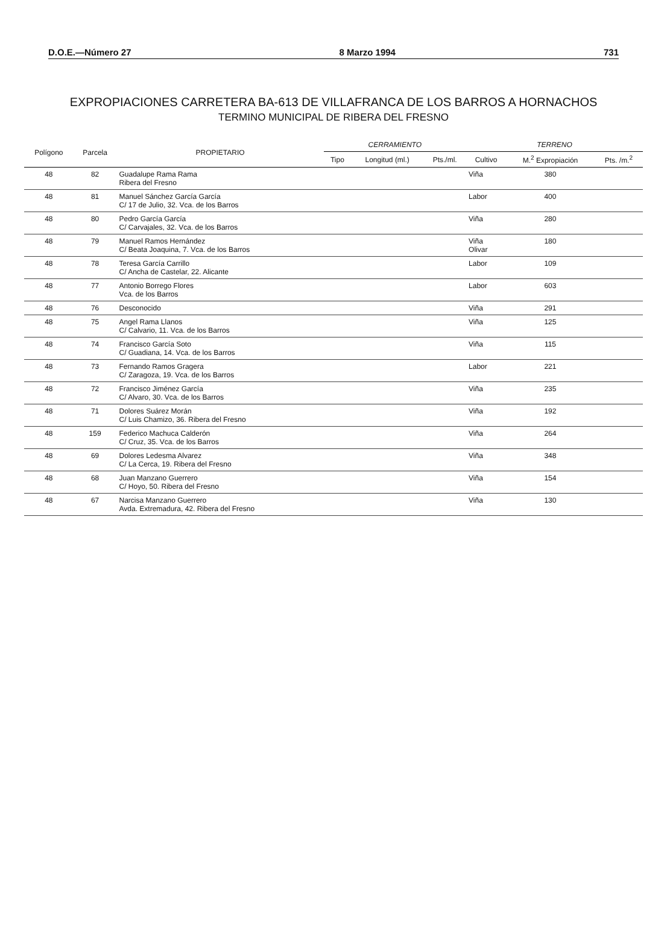D.O.E.—Número 27 8 Marzo 1994 731
EXPROPIACIONES CARRETERA BA-613 DE VILLAFRANCA DE LOS BARROS A HORNACHOS
TERMINO MUNICIPAL DE RIBERA DEL FRESNO
| Polígono | Parcela | PROPIETARIO | CERRAMIENTO | | | TERRENO | | |
| --- | --- | --- | --- | --- | --- | --- | --- | --- |
| | | | Tipo | Longitud (ml.) | Pts./ml. | Cultivo | M.<sup>2</sup> Expropiación | Pts. /m.<sup>2</sup> |
| 48 | 82 | Guadalupe Rama Rama Ribera del Fresno | | | | Viña | 380 | |
| 48 | 81 | Manuel Sánchez García García C/ 17 de Julio, 32. Vca. de los Barros | | | | Labor | 400 | |
| 48 | 80 | Pedro García García C/ Carvajales, 32. Vca. de los Barros | | | | Viña | 280 | |
| 48 | 79 | Manuel Ramos Hernández C/ Beata Joaquina, 7. Vca. de los Barros | | | | Viña Olivar | 180 | |
| 48 | 78 | Teresa García Carrillo C/ Ancha de Castelar, 22. Alicante | | | | Labor | 109 | |
| 48 | 77 | Antonio Borrego Flores Vca. de los Barros | | | | Labor | 603 | |
| 48 | 76 | Desconocido | | | | Viña | 291 | |
| 48 | 75 | Angel Rama Llanos C/ Calvario, 11. Vca. de los Barros | | | | Viña | 125 | |
| 48 | 74 | Francisco García Soto C/ Guadiana, 14. Vca. de los Barros | | | | Viña | 115 | |
| 48 | 73 | Fernando Ramos Gragera C/ Zaragoza, 19. Vca. de los Barros | | | | Labor | 221 | |
| 48 | 72 | Francisco Jiménez García C/ Alvaro, 30. Vca. de los Barros | | | | Viña | 235 | |
| 48 | 71 | Dolores Suárez Morán C/ Luis Chamizo, 36. Ribera del Fresno | | | | Viña | 192 | |
| 48 | 159 | Federico Machuca Calderón C/ Cruz, 35. Vca. de los Barros | | | | Viña | 264 | |
| 48 | 69 | Dolores Ledesma Alvarez C/ La Cerca, 19. Ribera del Fresno | | | | Viña | 348 | |
| 48 | 68 | Juan Manzano Guerrero C/ Hoyo, 50. Ribera del Fresno | | | | Viña | 154 | |
| 48 | 67 | Narcisa Manzano Guerrero Avda. Extremadura, 42. Ribera del Fresno | | | | Viña | 130 | |